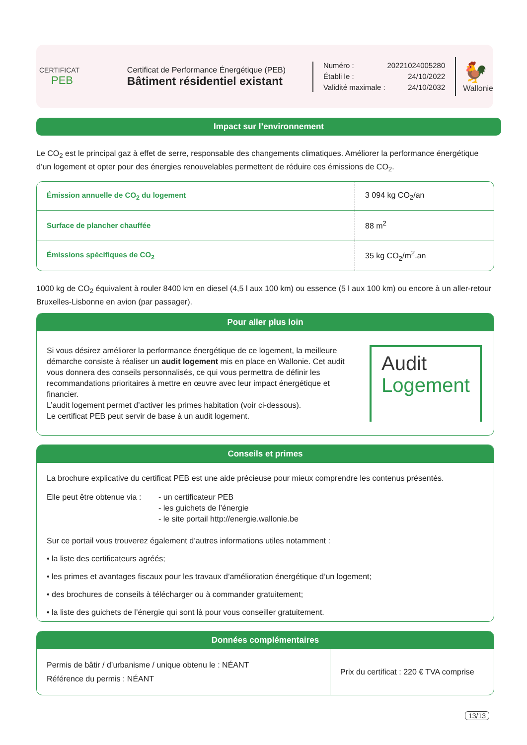CERTIFICAT
PEB
Certificat de Performance Énergétique (PEB)
Bâtiment résidentiel existant
Numéro : 20221024005280
Établi le : 24/10/2022
Validité maximale : 24/10/2032
🐓
Wallonie
Impact sur l’environnement
Le CO<sub>2</sub> est le principal gaz à effet de serre, responsable des changements climatiques. Améliorer la performance énergétique d’un logement et opter pour des énergies renouvelables permettent de réduire ces émissions de CO<sub>2</sub>.
| Émission annuelle de CO<sub>2</sub> du logement | 3 094 kg CO<sub>2</sub>/an |
| Surface de plancher chauffée | 88 m<sup>2</sup> |
| Émissions spécifiques de CO<sub>2</sub> | 35 kg CO<sub>2</sub>/m<sup>2</sup>.an |
1000 kg de CO<sub>2</sub> équivalent à rouler 8400 km en diesel (4,5 l aux 100 km) ou essence (5 l aux 100 km) ou encore à un aller-retour Bruxelles-Lisbonne en avion (par passager).
Pour aller plus loin
Si vous désirez améliorer la performance énergétique de ce logement, la meilleure démarche consiste à réaliser un audit logement mis en place en Wallonie. Cet audit vous donnera des conseils personnalisés, ce qui vous permettra de définir les recommandations prioritaires à mettre en œuvre avec leur impact énergétique et financier.
L’audit logement permet d’activer les primes habitation (voir ci-dessous).
Le certificat PEB peut servir de base à un audit logement.
Audit
Logement
Conseils et primes
La brochure explicative du certificat PEB est une aide précieuse pour mieux comprendre les contenus présentés.
Elle peut être obtenue via :
- un certificateur PEB
- les guichets de l’énergie
- le site portail http://energie.wallonie.be
Sur ce portail vous trouverez également d’autres informations utiles notamment :
• la liste des certificateurs agréés;
• les primes et avantages fiscaux pour les travaux d’amélioration énergétique d’un logement;
• des brochures de conseils à télécharger ou à commander gratuitement;
• la liste des guichets de l’énergie qui sont là pour vous conseiller gratuitement.
Données complémentaires
| Permis de bâtir / d’urbanisme / unique obtenu le : NÉANT Référence du permis : NÉANT | Prix du certificat : 220 € TVA comprise |
13/13